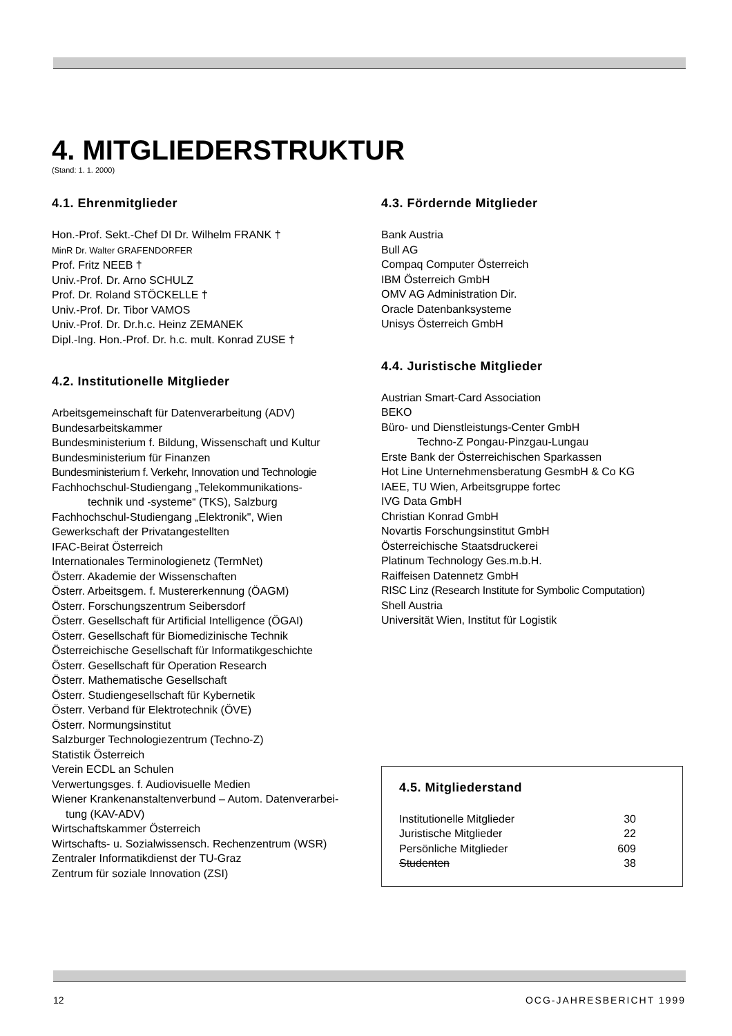4. MITGLIEDERSTRUKTUR
(Stand: 1. 1. 2000)
4.1. Ehrenmitglieder
Hon.-Prof. Sekt.-Chef DI Dr. Wilhelm FRANK †
MinR Dr. Walter GRAFENDORFER
Prof. Fritz NEEB †
Univ.-Prof. Dr. Arno SCHULZ
Prof. Dr. Roland STÖCKELLE †
Univ.-Prof. Dr. Tibor VAMOS
Univ.-Prof. Dr. Dr.h.c. Heinz ZEMANEK
Dipl.-Ing. Hon.-Prof. Dr. h.c. mult. Konrad ZUSE †
4.2. Institutionelle Mitglieder
Arbeitsgemeinschaft für Datenverarbeitung (ADV)
Bundesarbeitskammer
Bundesministerium f. Bildung, Wissenschaft und Kultur
Bundesministerium für Finanzen
Bundesministerium f. Verkehr, Innovation und Technologie
Fachhochschul-Studiengang „Telekommunikations-
technik und -systeme“ (TKS), Salzburg
Fachhochschul-Studiengang „Elektronik", Wien
Gewerkschaft der Privatangestellten
IFAC-Beirat Österreich
Internationales Terminologienetz (TermNet)
Österr. Akademie der Wissenschaften
Österr. Arbeitsgem. f. Mustererkennung (ÖAGM)
Österr. Forschungszentrum Seibersdorf
Österr. Gesellschaft für Artificial Intelligence (ÖGAI)
Österr. Gesellschaft für Biomedizinische Technik
Österreichische Gesellschaft für Informatikgeschichte
Österr. Gesellschaft für Operation Research
Österr. Mathematische Gesellschaft
Österr. Studiengesellschaft für Kybernetik
Österr. Verband für Elektrotechnik (ÖVE)
Österr. Normungsinstitut
Salzburger Technologiezentrum (Techno-Z)
Statistik Österreich
Verein ECDL an Schulen
Verwertungsges. f. Audiovisuelle Medien
Wiener Krankenanstaltenverbund – Autom. Datenverarbei-
tung (KAV-ADV)
Wirtschaftskammer Österreich
Wirtschafts- u. Sozialwissensch. Rechenzentrum (WSR)
Zentraler Informatikdienst der TU-Graz
Zentrum für soziale Innovation (ZSI)
4.3. Fördernde Mitglieder
Bank Austria
Bull AG
Compaq Computer Österreich
IBM Österreich GmbH
OMV AG Administration Dir.
Oracle Datenbanksysteme
Unisys Österreich GmbH
4.4. Juristische Mitglieder
Austrian Smart-Card Association
BEKO
Büro- und Dienstleistungs-Center GmbH
Techno-Z Pongau-Pinzgau-Lungau
Erste Bank der Österreichischen Sparkassen
Hot Line Unternehmensberatung GesmbH & Co KG
IAEE, TU Wien, Arbeitsgruppe fortec
IVG Data GmbH
Christian Konrad GmbH
Novartis Forschungsinstitut GmbH
Österreichische Staatsdruckerei
Platinum Technology Ges.m.b.H.
Raiffeisen Datennetz GmbH
RISC Linz (Research Institute for Symbolic Computation)
Shell Austria
Universität Wien, Institut für Logistik
4.5. Mitgliederstand
| Institutionelle Mitglieder | 30 |
| Juristische Mitglieder | 22 |
| Persönliche Mitglieder | 609 |
| Studenten | 38 |
12 OCG-JAHRESBERICHT 1999